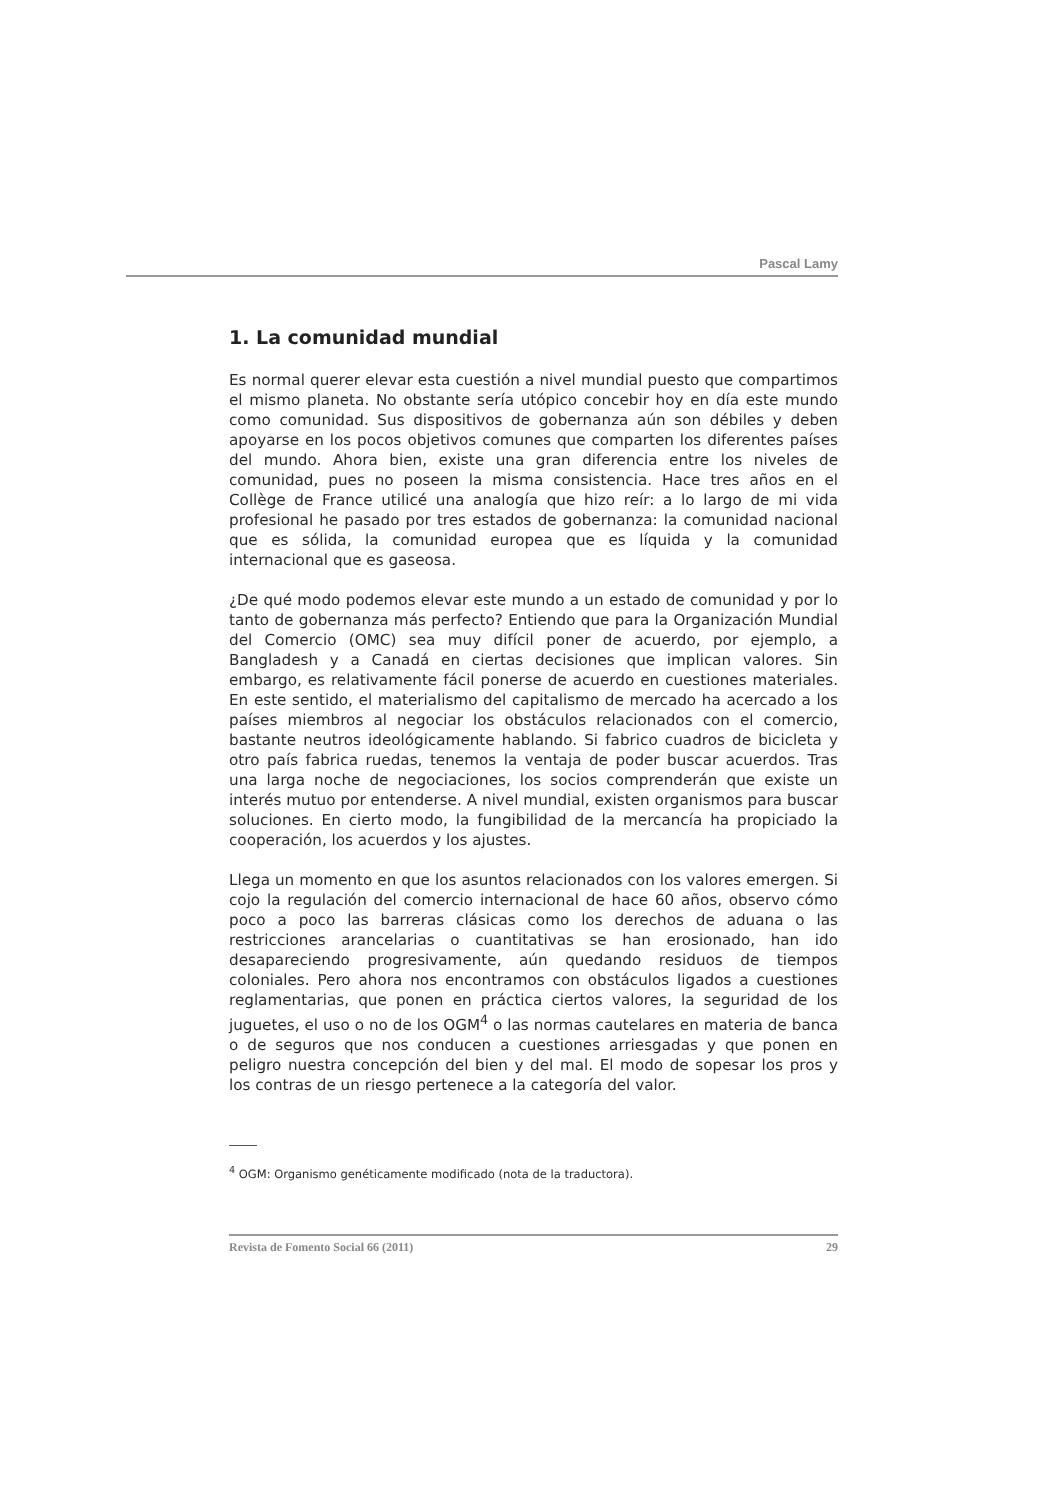Pascal Lamy
1. La comunidad mundial
Es normal querer elevar esta cuestión a nivel mundial puesto que compartimos el mismo planeta. No obstante sería utópico concebir hoy en día este mundo como comunidad. Sus dispositivos de gobernanza aún son débiles y deben apoyarse en los pocos objetivos comunes que comparten los diferentes países del mundo. Ahora bien, existe una gran diferencia entre los niveles de comunidad, pues no poseen la misma consistencia. Hace tres años en el Collège de France utilicé una analogía que hizo reír: a lo largo de mi vida profesional he pasado por tres estados de gobernanza: la comunidad nacional que es sólida, la comunidad europea que es líquida y la comunidad internacional que es gaseosa.
¿De qué modo podemos elevar este mundo a un estado de comunidad y por lo tanto de gobernanza más perfecto? Entiendo que para la Organización Mundial del Comercio (OMC) sea muy difícil poner de acuerdo, por ejemplo, a Bangladesh y a Canadá en ciertas decisiones que implican valores. Sin embargo, es relativamente fácil ponerse de acuerdo en cuestiones materiales. En este sentido, el materialismo del capitalismo de mercado ha acercado a los países miembros al negociar los obstáculos relacionados con el comercio, bastante neutros ideológicamente hablando. Si fabrico cuadros de bicicleta y otro país fabrica ruedas, tenemos la ventaja de poder buscar acuerdos. Tras una larga noche de negociaciones, los socios comprenderán que existe un interés mutuo por entenderse. A nivel mundial, existen organismos para buscar soluciones. En cierto modo, la fungibilidad de la mercancía ha propiciado la cooperación, los acuerdos y los ajustes.
Llega un momento en que los asuntos relacionados con los valores emergen. Si cojo la regulación del comercio internacional de hace 60 años, observo cómo poco a poco las barreras clásicas como los derechos de aduana o las restricciones arancelarias o cuantitativas se han erosionado, han ido desapareciendo progresivamente, aún quedando residuos de tiempos coloniales. Pero ahora nos encontramos con obstáculos ligados a cuestiones reglamentarias, que ponen en práctica ciertos valores, la seguridad de los juguetes, el uso o no de los OGM<sup>4</sup> o las normas cautelares en materia de banca o de seguros que nos conducen a cuestiones arriesgadas y que ponen en peligro nuestra concepción del bien y del mal. El modo de sopesar los pros y los contras de un riesgo pertenece a la categoría del valor.
<sup>4</sup> OGM: Organismo genéticamente modificado (nota de la traductora).
Revista de Fomento Social 66 (2011) 29